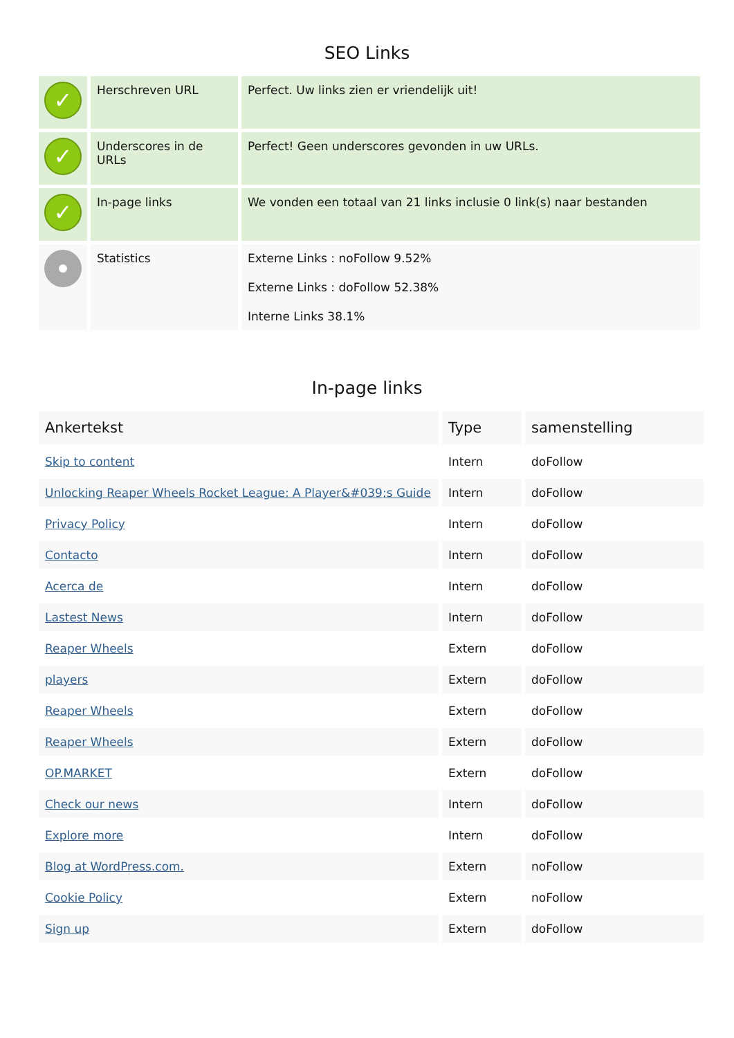SEO Links
| ✓ | Herschreven URL | Perfect. Uw links zien er vriendelijk uit! |
| ✓ | Underscores in de URLs | Perfect! Geen underscores gevonden in uw URLs. |
| ✓ | In-page links | We vonden een totaal van 21 links inclusie 0 link(s) naar bestanden |
| | Statistics | Externe Links : noFollow 9.52% Externe Links : doFollow 52.38% Interne Links 38.1% |
In-page links
| Ankertekst | Type | samenstelling |
| --- | --- | --- |
| Skip to content | Intern | doFollow |
| Unlocking Reaper Wheels Rocket League: A Player&#039;s Guide | Intern | doFollow |
| Privacy Policy | Intern | doFollow |
| Contacto | Intern | doFollow |
| Acerca de | Intern | doFollow |
| Lastest News | Intern | doFollow |
| Reaper Wheels | Extern | doFollow |
| players | Extern | doFollow |
| Reaper Wheels | Extern | doFollow |
| Reaper Wheels | Extern | doFollow |
| OP.MARKET | Extern | doFollow |
| Check our news | Intern | doFollow |
| Explore more | Intern | doFollow |
| Blog at WordPress.com. | Extern | noFollow |
| Cookie Policy | Extern | noFollow |
| Sign up | Extern | doFollow |